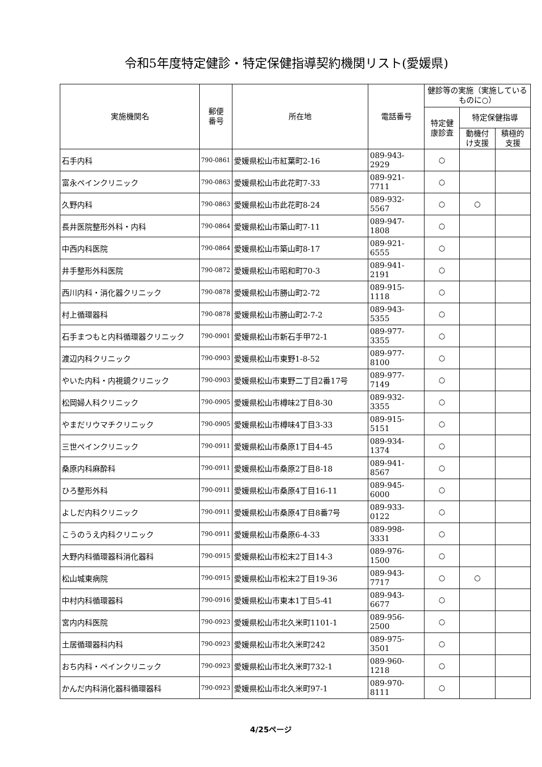令和5年度特定健診・特定保健指導契約機関リスト(愛媛県)
| 実施機関名 | 郵便 番号 | 所在地 | 電話番号 | 健診等の実施（実施しているものに○） | | |
| --- | --- | --- | --- | --- | --- | --- |
| | | | | 特定健 康診査 | 特定保健指導 | |
| | | | | | 動機付 け支援 | 積極的 支援 |
| 石手内科 | 790-0861 | 愛媛県松山市紅葉町2-16 | 089-943-2929 | ○ | | |
| 富永ペインクリニック | 790-0863 | 愛媛県松山市此花町7-33 | 089-921-7711 | ○ | | |
| 久野内科 | 790-0863 | 愛媛県松山市此花町8-24 | 089-932-5567 | ○ | ○ | |
| 長井医院整形外科・内科 | 790-0864 | 愛媛県松山市築山町7-11 | 089-947-1808 | ○ | | |
| 中西内科医院 | 790-0864 | 愛媛県松山市築山町8-17 | 089-921-6555 | ○ | | |
| 井手整形外科医院 | 790-0872 | 愛媛県松山市昭和町70-3 | 089-941-2191 | ○ | | |
| 西川内科・消化器クリニック | 790-0878 | 愛媛県松山市勝山町2-72 | 089-915-1118 | ○ | | |
| 村上循環器科 | 790-0878 | 愛媛県松山市勝山町2-7-2 | 089-943-5355 | ○ | | |
| 石手まつもと内科循環器クリニック | 790-0901 | 愛媛県松山市新石手甲72-1 | 089-977-3355 | ○ | | |
| 渡辺内科クリニック | 790-0903 | 愛媛県松山市東野1-8-52 | 089-977-8100 | ○ | | |
| やいた内科・内視鏡クリニック | 790-0903 | 愛媛県松山市東野二丁目2番17号 | 089-977-7149 | ○ | | |
| 松岡婦人科クリニック | 790-0905 | 愛媛県松山市樽味2丁目8-30 | 089-932-3355 | ○ | | |
| やまだリウマチクリニック | 790-0905 | 愛媛県松山市樽味4丁目3-33 | 089-915-5151 | ○ | | |
| 三世ペインクリニック | 790-0911 | 愛媛県松山市桑原1丁目4-45 | 089-934-1374 | ○ | | |
| 桑原内科麻酔科 | 790-0911 | 愛媛県松山市桑原2丁目8-18 | 089-941-8567 | ○ | | |
| ひろ整形外科 | 790-0911 | 愛媛県松山市桑原4丁目16-11 | 089-945-6000 | ○ | | |
| よしだ内科クリニック | 790-0911 | 愛媛県松山市桑原4丁目8番7号 | 089-933-0122 | ○ | | |
| こうのうえ内科クリニック | 790-0911 | 愛媛県松山市桑原6-4-33 | 089-998-3331 | ○ | | |
| 大野内科循環器科消化器科 | 790-0915 | 愛媛県松山市松末2丁目14-3 | 089-976-1500 | ○ | | |
| 松山城東病院 | 790-0915 | 愛媛県松山市松末2丁目19-36 | 089-943-7717 | ○ | ○ | |
| 中村内科循環器科 | 790-0916 | 愛媛県松山市東本1丁目5-41 | 089-943-6677 | ○ | | |
| 宮内内科医院 | 790-0923 | 愛媛県松山市北久米町1101-1 | 089-956-2500 | ○ | | |
| 土居循環器科内科 | 790-0923 | 愛媛県松山市北久米町242 | 089-975-3501 | ○ | | |
| おち内科・ペインクリニック | 790-0923 | 愛媛県松山市北久米町732-1 | 089-960-1218 | ○ | | |
| かんだ内科消化器科循環器科 | 790-0923 | 愛媛県松山市北久米町97-1 | 089-970-8111 | ○ | | |
4/25ページ